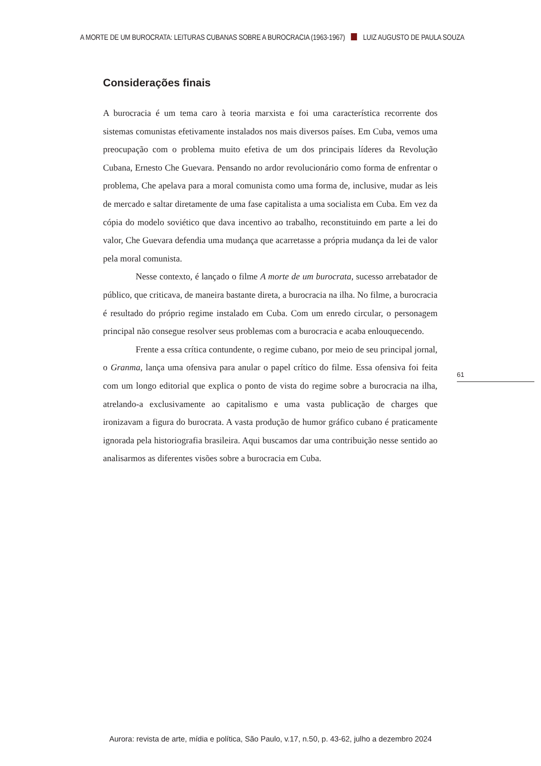A MORTE DE UM BUROCRATA: LEITURAS CUBANAS SOBRE A BUROCRACIA (1963-1967) LUIZ AUGUSTO DE PAULA SOUZA
Considerações finais
A burocracia é um tema caro à teoria marxista e foi uma característica recorrente dos sistemas comunistas efetivamente instalados nos mais diversos países. Em Cuba, vemos uma preocupação com o problema muito efetiva de um dos principais líderes da Revolução Cubana, Ernesto Che Guevara. Pensando no ardor revolucionário como forma de enfrentar o problema, Che apelava para a moral comunista como uma forma de, inclusive, mudar as leis de mercado e saltar diretamente de uma fase capitalista a uma socialista em Cuba. Em vez da cópia do modelo soviético que dava incentivo ao trabalho, reconstituindo em parte a lei do valor, Che Guevara defendia uma mudança que acarretasse a própria mudança da lei de valor pela moral comunista.
Nesse contexto, é lançado o filme A morte de um burocrata, sucesso arrebatador de público, que criticava, de maneira bastante direta, a burocracia na ilha. No filme, a burocracia é resultado do próprio regime instalado em Cuba. Com um enredo circular, o personagem principal não consegue resolver seus problemas com a burocracia e acaba enlouquecendo.
Frente a essa crítica contundente, o regime cubano, por meio de seu principal jornal, o Granma, lança uma ofensiva para anular o papel crítico do filme. Essa ofensiva foi feita com um longo editorial que explica o ponto de vista do regime sobre a burocracia na ilha, atrelando-a exclusivamente ao capitalismo e uma vasta publicação de charges que ironizavam a figura do burocrata. A vasta produção de humor gráfico cubano é praticamente ignorada pela historiografia brasileira. Aqui buscamos dar uma contribuição nesse sentido ao analisarmos as diferentes visões sobre a burocracia em Cuba.
61
Aurora: revista de arte, mídia e política, São Paulo, v.17, n.50, p. 43-62, julho a dezembro 2024